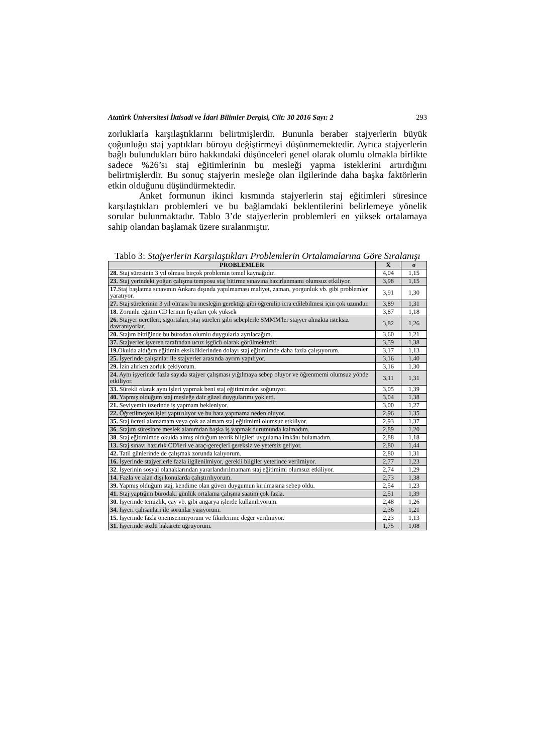Atatürk Üniversitesi İktisadi ve İdari Bilimler Dergisi, Cilt: 30 2016 Sayı: 2 293
zorluklarla karşılaştıklarını belirtmişlerdir. Bununla beraber stajyerlerin büyük çoğunluğu staj yaptıkları büroyu değiştirmeyi düşünmemektedir. Ayrıca stajyerlerin bağlı bulundukları büro hakkındaki düşünceleri genel olarak olumlu olmakla birlikte sadece %26’sı staj eğitimlerinin bu mesleği yapma isteklerini artırdığını belirtmişlerdir. Bu sonuç stajyerin mesleğe olan ilgilerinde daha başka faktörlerin etkin olduğunu düşündürmektedir.
Anket formunun ikinci kısmında stajyerlerin staj eğitimleri süresince karşılaştıkları problemleri ve bu bağlamdaki beklentilerini belirlemeye yönelik sorular bulunmaktadır. Tablo 3’de stajyerlerin problemleri en yüksek ortalamaya sahip olandan başlamak üzere sıralanmıştır.
Tablo 3: Stajyerlerin Karşılaştıkları Problemlerin Ortalamalarına Göre Sıralanışı
| PROBLEMLER | X̄ | σ |
| --- | --- | --- |
| 28. Staj süresinin 3 yıl olması birçok problemin temel kaynağıdır. | 4,04 | 1,15 |
| 23. Staj yerindeki yoğun çalışma temposu staj bitirme sınavına hazırlanmamı olumsuz etkiliyor. | 3,98 | 1,15 |
| 17. Staj başlatma sınavının Ankara dışında yapılmaması maliyet, zaman, yorgunluk vb. gibi problemler yaratıyor. | 3,91 | 1,30 |
| 27. Staj sürelerinin 3 yıl olması bu mesleğin gerektiği gibi öğrenilip icra edilebilmesi için çok uzundur. | 3,89 | 1,31 |
| 18. Zorunlu eğitim CD'lerinin fiyatları çok yüksek | 3,87 | 1,18 |
| 26. Stajyer ücretleri, sigortaları, staj süreleri gibi sebeplerle SMMM'ler stajyer almakta isteksiz davranıyorlar. | 3,82 | 1,26 |
| 20. Stajım bittiğinde bu bürodan olumlu duygularla ayrılacağım. | 3,60 | 1,21 |
| 37. Stajyerler işveren tarafından ucuz işgücü olarak görülmektedir. | 3,59 | 1,38 |
| 19. Okulda aldığım eğitimin eksikliklerinden dolayı staj eğitimimde daha fazla çalışıyorum. | 3,17 | 1,13 |
| 25. İşyerinde çalışanlar ile stajyerler arasında ayrım yapılıyor. | 3,16 | 1,40 |
| 29. İzin alırken zorluk çekiyorum. | 3,16 | 1,30 |
| 24. Aynı işyerinde fazla sayıda stajyer çalışması yığılmaya sebep oluyor ve öğrenmemi olumsuz yönde etkiliyor. | 3,11 | 1,31 |
| 33. Sürekli olarak aynı işleri yapmak beni staj eğitimimden soğutuyor. | 3,05 | 1,39 |
| 40. Yapmış olduğum staj mesleğe dair güzel duygularımı yok etti. | 3,04 | 1,38 |
| 21. Seviyemin üzerinde iş yapmam bekleniyor. | 3,00 | 1,27 |
| 22. Öğretilmeyen işler yaptırılıyor ve bu hata yapmama neden oluyor. | 2,96 | 1,35 |
| 35. Staj ücreti alamamam veya çok az almam staj eğitimimi olumsuz etkiliyor. | 2,93 | 1,37 |
| 36 . Stajım süresince meslek alanımdan başka iş yapmak durumunda kalmadım. | 2,89 | 1,20 |
| 38 . Staj eğitimimde okulda almış olduğum teorik bilgileri uygulama imkânı bulamadım. | 2,88 | 1,18 |
| 13. Staj sınavı hazırlık CD'leri ve araç-gereçleri gereksiz ve yetersiz geliyor. | 2,80 | 1,44 |
| 42. Tatil günlerinde de çalışmak zorunda kalıyorum. | 2,80 | 1,31 |
| 16. İşyerinde stajyerlerle fazla ilgilenilmiyor, gerekli bilgiler yeterince verilmiyor. | 2,77 | 1,23 |
| 32 . İşyerinin sosyal olanaklarından yararlandırılmamam staj eğitimimi olumsuz etkiliyor. | 2,74 | 1,29 |
| 14. Fazla ve alan dışı konularda çalıştırılıyorum. | 2,73 | 1,38 |
| 39. Yapmış olduğum staj, kendime olan güven duygumun kırılmasına sebep oldu. | 2,54 | 1,23 |
| 41. Staj yaptığım bürodaki günlük ortalama çalışma saatim çok fazla. | 2,51 | 1,39 |
| 30. İşyerinde temizlik, çay vb. gibi angarya işlerde kullanılıyorum. | 2,48 | 1,26 |
| 34. İşyeri çalışanları ile sorunlar yaşıyorum. | 2,36 | 1,21 |
| 15. İşyerinde fazla önemsenmiyorum ve fikirlerime değer verilmiyor. | 2,23 | 1,13 |
| 31. İşyerinde sözlü hakarete uğruyorum. | 1,75 | 1,08 |